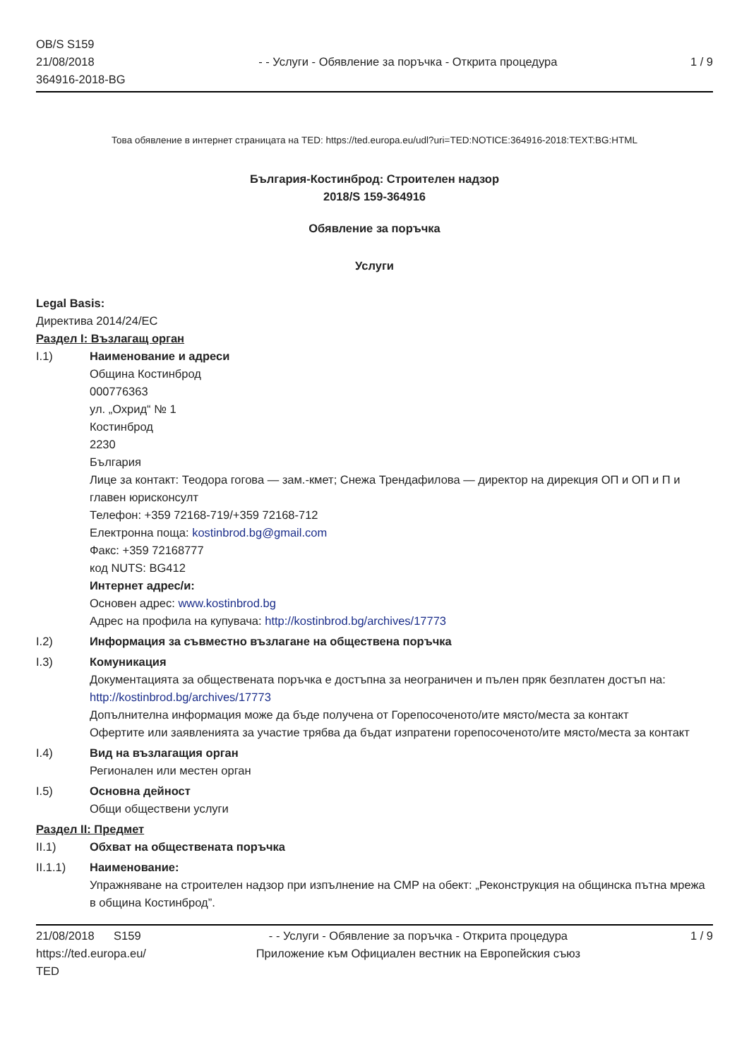OB/S S159
21/08/2018
364916-2018-BG
- - Услуги - Обявление за поръчка - Открита процедура
1 / 9
Това обявление в интернет страницата на TED: https://ted.europa.eu/udl?uri=TED:NOTICE:364916-2018:TEXT:BG:HTML
България-Костинброд: Строителен надзор
2018/S 159-364916
Обявление за поръчка
Услуги
Legal Basis:
Директива 2014/24/ЕС
Раздел I: Възлагащ орган
I.1) Наименование и адреси
Община Костинброд
000776363
ул. „Охрид“ № 1
Костинброд
2230
България
Лице за контакт: Теодора гогова — зам.-кмет; Снежа Трендафилова — директор на дирекция ОП и ОП и П и главен юрисконсулт
Телефон: +359 72168-719/+359 72168-712
Електронна поща: kostinbrod.bg@gmail.com
Факс: +359 72168777
код NUTS: BG412
Интернет адрес/и:
Основен адрес: www.kostinbrod.bg
Адрес на профила на купувача: http://kostinbrod.bg/archives/17773
I.2) Информация за съвместно възлагане на обществена поръчка
I.3) Комуникация
Документацията за обществената поръчка е достъпна за неограничен и пълен пряк безплатен достъп на: http://kostinbrod.bg/archives/17773
Допълнителна информация може да бъде получена от Горепосоченото/ите място/места за контакт
Офертите или заявленията за участие трябва да бъдат изпратени горепосоченото/ите място/места за контакт
I.4) Вид на възлагащия орган
Регионален или местен орган
I.5) Основна дейност
Общи обществени услуги
Раздел II: Предмет
II.1) Обхват на обществената поръчка
II.1.1) Наименование:
Упражняване на строителен надзор при изпълнение на СМР на обект: „Реконструкция на общинска пътна мрежа в община Костинброд”.
21/08/2018 S159
https://ted.europa.eu/
TED
- - Услуги - Обявление за поръчка - Открита процедура
Приложение към Официален вестник на Европейския съюз
1 / 9